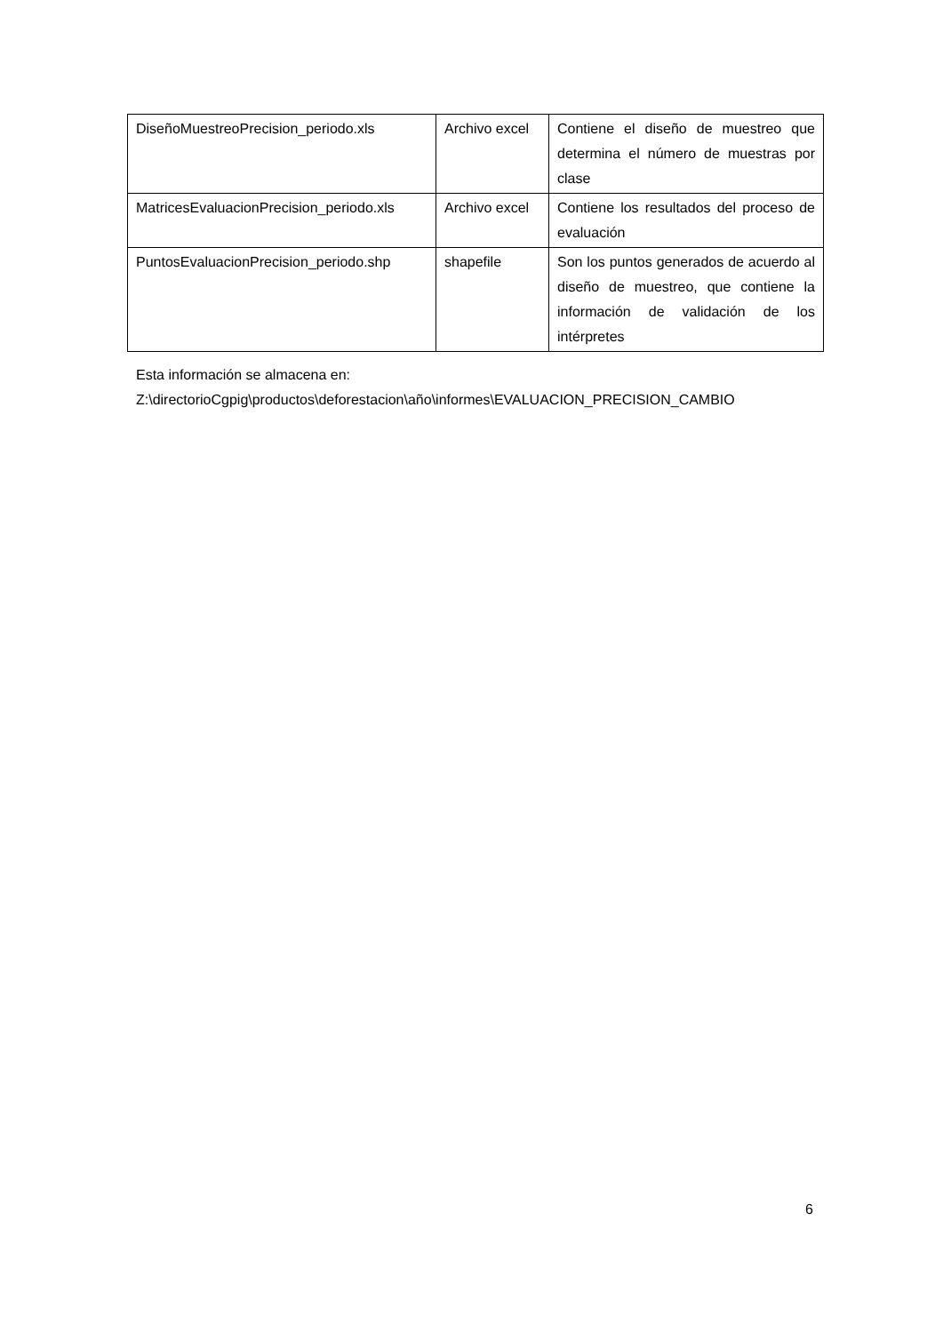| DiseñoMuestreoPrecision_periodo.xls | Archivo excel | Contiene el diseño de muestreo que determina el número de muestras por clase |
| MatricesEvaluacionPrecision_periodo.xls | Archivo excel | Contiene los resultados del proceso de evaluación |
| PuntosEvaluacionPrecision_periodo.shp | shapefile | Son los puntos generados de acuerdo al diseño de muestreo, que contiene la información de validación de los intérpretes |
Esta información se almacena en:
Z:\directorioCgpig\productos\deforestacion\año\informes\EVALUACION_PRECISION_CAMBIO
6